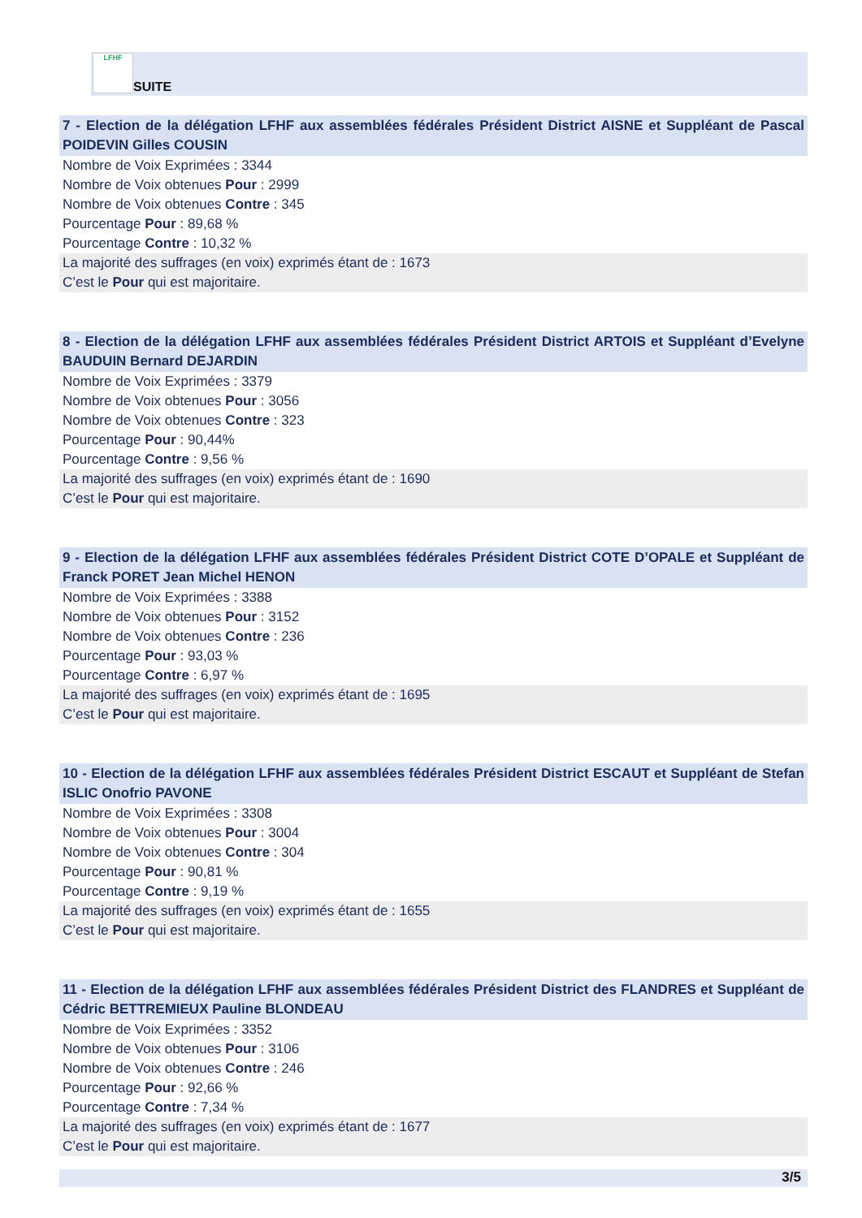LFHF
SUITE
7 - Election de la délégation LFHF aux assemblées fédérales Président District AISNE et Suppléant de Pascal POIDEVIN Gilles COUSIN
Nombre de Voix Exprimées : 3344
Nombre de Voix obtenues Pour : 2999
Nombre de Voix obtenues Contre : 345
Pourcentage Pour : 89,68 %
Pourcentage Contre : 10,32 %
La majorité des suffrages (en voix) exprimés étant de : 1673
C’est le Pour qui est majoritaire.
8 - Election de la délégation LFHF aux assemblées fédérales Président District ARTOIS et Suppléant d’Evelyne BAUDUIN Bernard DEJARDIN
Nombre de Voix Exprimées : 3379
Nombre de Voix obtenues Pour : 3056
Nombre de Voix obtenues Contre : 323
Pourcentage Pour : 90,44%
Pourcentage Contre : 9,56 %
La majorité des suffrages (en voix) exprimés étant de : 1690
C’est le Pour qui est majoritaire.
9 - Election de la délégation LFHF aux assemblées fédérales Président District COTE D’OPALE et Suppléant de Franck PORET Jean Michel HENON
Nombre de Voix Exprimées : 3388
Nombre de Voix obtenues Pour : 3152
Nombre de Voix obtenues Contre : 236
Pourcentage Pour : 93,03 %
Pourcentage Contre : 6,97 %
La majorité des suffrages (en voix) exprimés étant de : 1695
C’est le Pour qui est majoritaire.
10 - Election de la délégation LFHF aux assemblées fédérales Président District ESCAUT et Suppléant de Stefan ISLIC Onofrio PAVONE
Nombre de Voix Exprimées : 3308
Nombre de Voix obtenues Pour : 3004
Nombre de Voix obtenues Contre : 304
Pourcentage Pour : 90,81 %
Pourcentage Contre : 9,19 %
La majorité des suffrages (en voix) exprimés étant de : 1655
C’est le Pour qui est majoritaire.
11 - Election de la délégation LFHF aux assemblées fédérales Président District des FLANDRES et Suppléant de Cédric BETTREMIEUX Pauline BLONDEAU
Nombre de Voix Exprimées : 3352
Nombre de Voix obtenues Pour : 3106
Nombre de Voix obtenues Contre : 246
Pourcentage Pour : 92,66 %
Pourcentage Contre : 7,34 %
La majorité des suffrages (en voix) exprimés étant de : 1677
C’est le Pour qui est majoritaire.
3/5